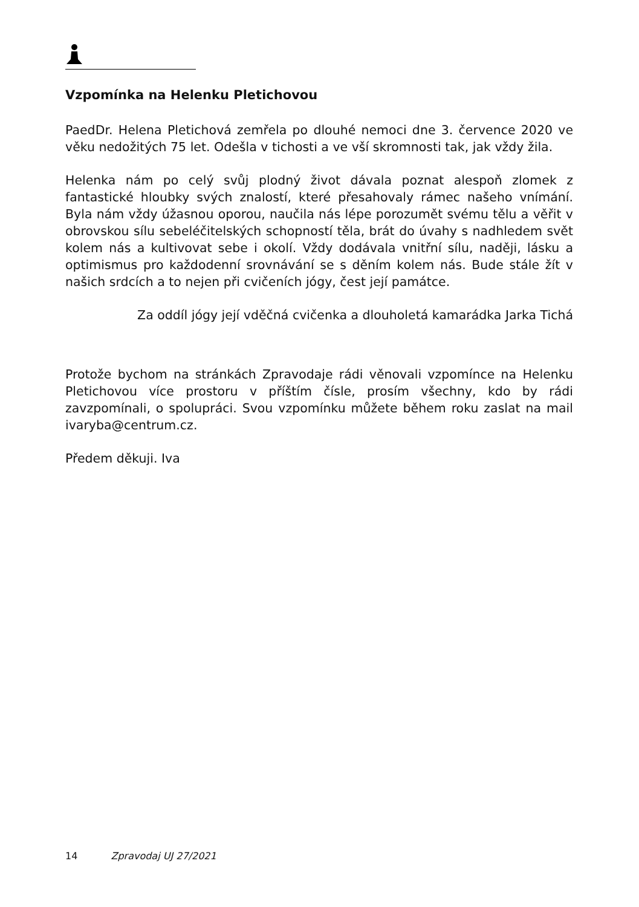Vzpomínka na Helenku Pletichovou
PaedDr. Helena Pletichová zemřela po dlouhé nemoci dne 3. července 2020 ve věku nedožitých 75 let. Odešla v tichosti a ve vší skromnosti tak, jak vždy žila.
Helenka nám po celý svůj plodný život dávala poznat alespoň zlomek z fantastické hloubky svých znalostí, které přesahovaly rámec našeho vnímání. Byla nám vždy úžasnou oporou, naučila nás lépe porozumět svému tělu a věřit v obrovskou sílu sebeléčitelských schopností těla, brát do úvahy s nadhledem svět kolem nás a kultivovat sebe i okolí. Vždy dodávala vnitřní sílu, naději, lásku a optimismus pro každodenní srovnávání se s děním kolem nás. Bude stále žít v našich srdcích a to nejen při cvičeních jógy, čest její památce.
Za oddíl jógy její vděčná cvičenka a dlouholetá kamarádka Jarka Tichá
Protože bychom na stránkách Zpravodaje rádi věnovali vzpomínce na Helenku Pletichovou více prostoru v příštím čísle, prosím všechny, kdo by rádi zavzpomínali, o spolupráci. Svou vzpomínku můžete během roku zaslat na mail ivaryba@centrum.cz.
Předem děkuji. Iva
14 Zpravodaj UJ 27/2021